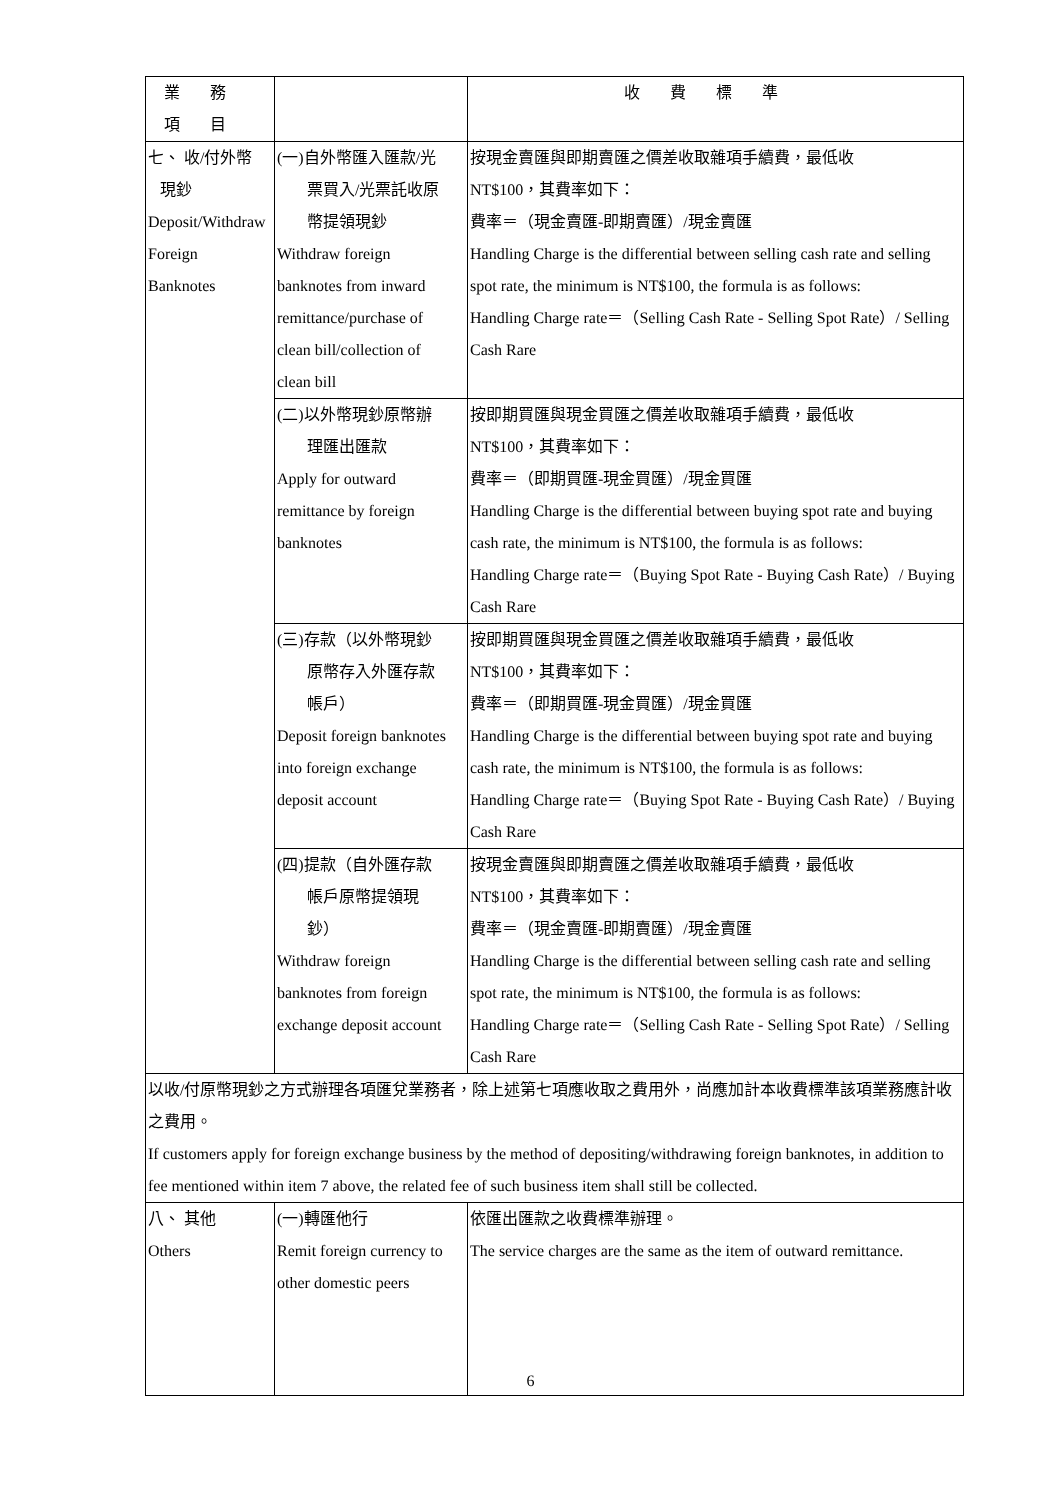| 業務項目 | | 收費標準 |
| --- | --- | --- |
| 七、 收/付外幣 現鈔 Deposit/Withdraw Foreign Banknotes | (一)自外幣匯入匯款/光 票買入/光票託收原 幣提領現鈔 Withdraw foreign banknotes from inward remittance/purchase of clean bill/collection of clean bill | 按現金賣匯與即期賣匯之價差收取雜項手續費，最低收 NT$100，其費率如下： 費率＝（現金賣匯-即期賣匯）/現金賣匯 Handling Charge is the differential between selling cash rate and selling spot rate, the minimum is NT$100, the formula is as follows: Handling Charge rate＝（Selling Cash Rate - Selling Spot Rate）/ Selling Cash Rare |
| | (二)以外幣現鈔原幣辦 理匯出匯款 Apply for outward remittance by foreign banknotes | 按即期買匯與現金買匯之價差收取雜項手續費，最低收 NT$100，其費率如下： 費率＝（即期買匯-現金買匯）/現金買匯 Handling Charge is the differential between buying spot rate and buying cash rate, the minimum is NT$100, the formula is as follows: Handling Charge rate＝（Buying Spot Rate - Buying Cash Rate）/ Buying Cash Rare |
| | (三)存款（以外幣現鈔 原幣存入外匯存款 帳戶） Deposit foreign banknotes into foreign exchange deposit account | 按即期買匯與現金買匯之價差收取雜項手續費，最低收 NT$100，其費率如下： 費率＝（即期買匯-現金買匯）/現金買匯 Handling Charge is the differential between buying spot rate and buying cash rate, the minimum is NT$100, the formula is as follows: Handling Charge rate＝（Buying Spot Rate - Buying Cash Rate）/ Buying Cash Rare |
| | (四)提款（自外匯存款 帳戶原幣提領現 鈔） Withdraw foreign banknotes from foreign exchange deposit account | 按現金賣匯與即期賣匯之價差收取雜項手續費，最低收 NT$100，其費率如下： 費率＝（現金賣匯-即期賣匯）/現金賣匯 Handling Charge is the differential between selling cash rate and selling spot rate, the minimum is NT$100, the formula is as follows: Handling Charge rate＝（Selling Cash Rate - Selling Spot Rate）/ Selling Cash Rare |
| 以收/付原幣現鈔之方式辦理各項匯兌業務者，除上述第七項應收取之費用外，尚應加計本收費標準該項業務應計收之費用。 If customers apply for foreign exchange business by the method of depositing/withdrawing foreign banknotes, in addition to fee mentioned within item 7 above, the related fee of such business item shall still be collected. | | |
| 八、 其他 Others | (一)轉匯他行 Remit foreign currency to other domestic peers | 依匯出匯款之收費標準辦理。 The service charges are the same as the item of outward remittance. |
6